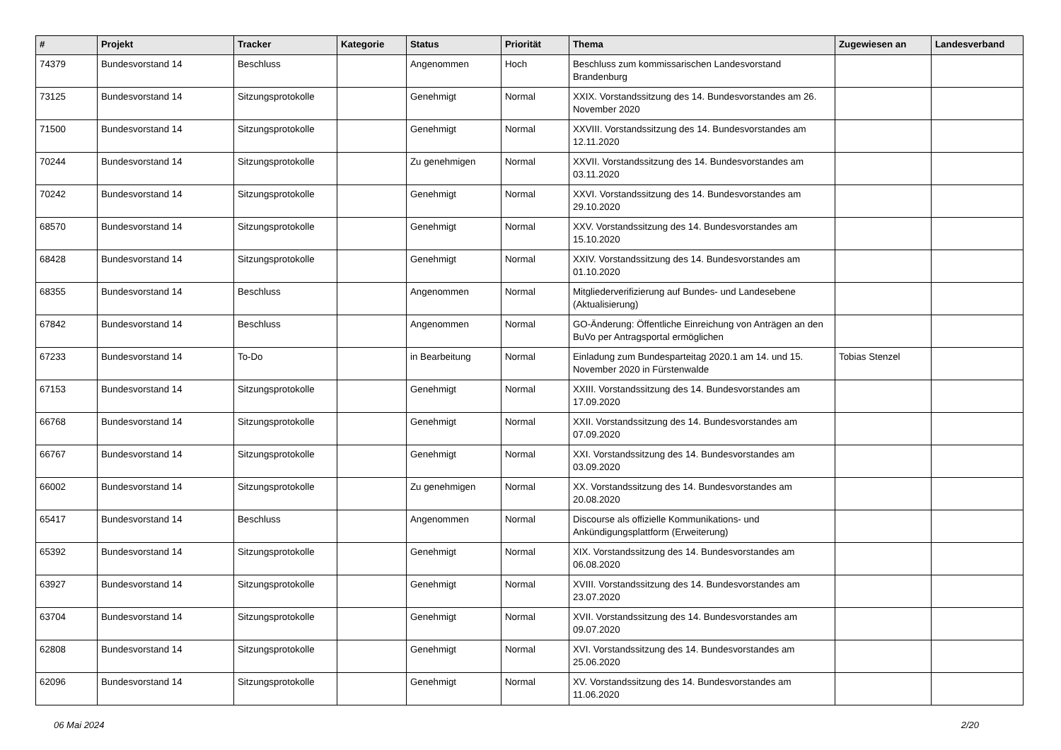| # | Projekt | Tracker | Kategorie | Status | Priorität | Thema | Zugewiesen an | Landesverband |
| --- | --- | --- | --- | --- | --- | --- | --- | --- |
| 74379 | Bundesvorstand 14 | Beschluss | | Angenommen | Hoch | Beschluss zum kommissarischen Landesvorstand Brandenburg | | |
| 73125 | Bundesvorstand 14 | Sitzungsprotokolle | | Genehmigt | Normal | XXIX. Vorstandssitzung des 14. Bundesvorstandes am 26. November 2020 | | |
| 71500 | Bundesvorstand 14 | Sitzungsprotokolle | | Genehmigt | Normal | XXVIII. Vorstandssitzung des 14. Bundesvorstandes am 12.11.2020 | | |
| 70244 | Bundesvorstand 14 | Sitzungsprotokolle | | Zu genehmigen | Normal | XXVII. Vorstandssitzung des 14. Bundesvorstandes am 03.11.2020 | | |
| 70242 | Bundesvorstand 14 | Sitzungsprotokolle | | Genehmigt | Normal | XXVI. Vorstandssitzung des 14. Bundesvorstandes am 29.10.2020 | | |
| 68570 | Bundesvorstand 14 | Sitzungsprotokolle | | Genehmigt | Normal | XXV. Vorstandssitzung des 14. Bundesvorstandes am 15.10.2020 | | |
| 68428 | Bundesvorstand 14 | Sitzungsprotokolle | | Genehmigt | Normal | XXIV. Vorstandssitzung des 14. Bundesvorstandes am 01.10.2020 | | |
| 68355 | Bundesvorstand 14 | Beschluss | | Angenommen | Normal | Mitgliederverifizierung auf Bundes- und Landesebene (Aktualisierung) | | |
| 67842 | Bundesvorstand 14 | Beschluss | | Angenommen | Normal | GO-Änderung: Öffentliche Einreichung von Anträgen an den BuVo per Antragsportal ermöglichen | | |
| 67233 | Bundesvorstand 14 | To-Do | | in Bearbeitung | Normal | Einladung zum Bundesparteitag 2020.1 am 14. und 15. November 2020 in Fürstenwalde | Tobias Stenzel | |
| 67153 | Bundesvorstand 14 | Sitzungsprotokolle | | Genehmigt | Normal | XXIII. Vorstandssitzung des 14. Bundesvorstandes am 17.09.2020 | | |
| 66768 | Bundesvorstand 14 | Sitzungsprotokolle | | Genehmigt | Normal | XXII. Vorstandssitzung des 14. Bundesvorstandes am 07.09.2020 | | |
| 66767 | Bundesvorstand 14 | Sitzungsprotokolle | | Genehmigt | Normal | XXI. Vorstandssitzung des 14. Bundesvorstandes am 03.09.2020 | | |
| 66002 | Bundesvorstand 14 | Sitzungsprotokolle | | Zu genehmigen | Normal | XX. Vorstandssitzung des 14. Bundesvorstandes am 20.08.2020 | | |
| 65417 | Bundesvorstand 14 | Beschluss | | Angenommen | Normal | Discourse als offizielle Kommunikations- und Ankündigungsplattform (Erweiterung) | | |
| 65392 | Bundesvorstand 14 | Sitzungsprotokolle | | Genehmigt | Normal | XIX. Vorstandssitzung des 14. Bundesvorstandes am 06.08.2020 | | |
| 63927 | Bundesvorstand 14 | Sitzungsprotokolle | | Genehmigt | Normal | XVIII. Vorstandssitzung des 14. Bundesvorstandes am 23.07.2020 | | |
| 63704 | Bundesvorstand 14 | Sitzungsprotokolle | | Genehmigt | Normal | XVII. Vorstandssitzung des 14. Bundesvorstandes am 09.07.2020 | | |
| 62808 | Bundesvorstand 14 | Sitzungsprotokolle | | Genehmigt | Normal | XVI. Vorstandssitzung des 14. Bundesvorstandes am 25.06.2020 | | |
| 62096 | Bundesvorstand 14 | Sitzungsprotokolle | | Genehmigt | Normal | XV. Vorstandssitzung des 14. Bundesvorstandes am 11.06.2020 | | |
06 Mai 2024 2/20